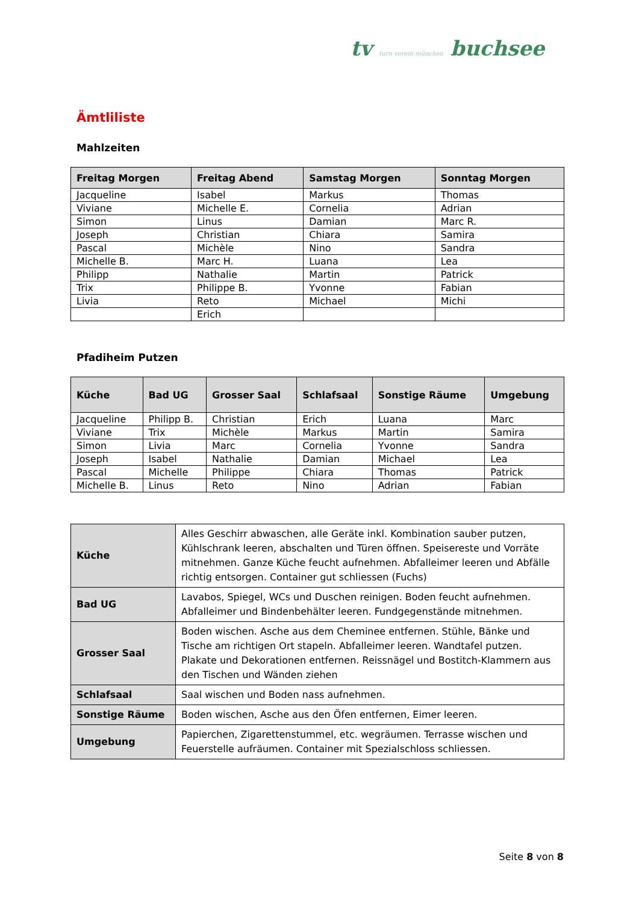tv turn verein münchen buchsee
Ämtliliste
Mahlzeiten
| Freitag Morgen | Freitag Abend | Samstag Morgen | Sonntag Morgen |
| --- | --- | --- | --- |
| Jacqueline | Isabel | Markus | Thomas |
| Viviane | Michelle E. | Cornelia | Adrian |
| Simon | Linus | Damian | Marc R. |
| Joseph | Christian | Chiara | Samira |
| Pascal | Michèle | Nino | Sandra |
| Michelle B. | Marc H. | Luana | Lea |
| Philipp | Nathalie | Martin | Patrick |
| Trix | Philippe B. | Yvonne | Fabian |
| Livia | Reto | Michael | Michi |
| | Erich | | |
Pfadiheim Putzen
| Küche | Bad UG | Grosser Saal | Schlafsaal | Sonstige Räume | Umgebung |
| --- | --- | --- | --- | --- | --- |
| Jacqueline | Philipp B. | Christian | Erich | Luana | Marc |
| Viviane | Trix | Michèle | Markus | Martin | Samira |
| Simon | Livia | Marc | Cornelia | Yvonne | Sandra |
| Joseph | Isabel | Nathalie | Damian | Michael | Lea |
| Pascal | Michelle | Philippe | Chiara | Thomas | Patrick |
| Michelle B. | Linus | Reto | Nino | Adrian | Fabian |
| Küche | Alles Geschirr abwaschen, alle Geräte inkl. Kombination sauber putzen, Kühlschrank leeren, abschalten und Türen öffnen. Speisereste und Vorräte mitnehmen. Ganze Küche feucht aufnehmen. Abfalleimer leeren und Abfälle richtig entsorgen. Container gut schliessen (Fuchs) |
| Bad UG | Lavabos, Spiegel, WCs und Duschen reinigen. Boden feucht aufnehmen. Abfalleimer und Bindenbehälter leeren. Fundgegenstände mitnehmen. |
| Grosser Saal | Boden wischen. Asche aus dem Cheminee entfernen. Stühle, Bänke und Tische am richtigen Ort stapeln. Abfalleimer leeren. Wandtafel putzen. Plakate und Dekorationen entfernen. Reissnägel und Bostitch-Klammern aus den Tischen und Wänden ziehen |
| Schlafsaal | Saal wischen und Boden nass aufnehmen. |
| Sonstige Räume | Boden wischen, Asche aus den Öfen entfernen, Eimer leeren. |
| Umgebung | Papierchen, Zigarettenstummel, etc. wegräumen. Terrasse wischen und Feuerstelle aufräumen. Container mit Spezialschloss schliessen. |
Seite 8 von 8